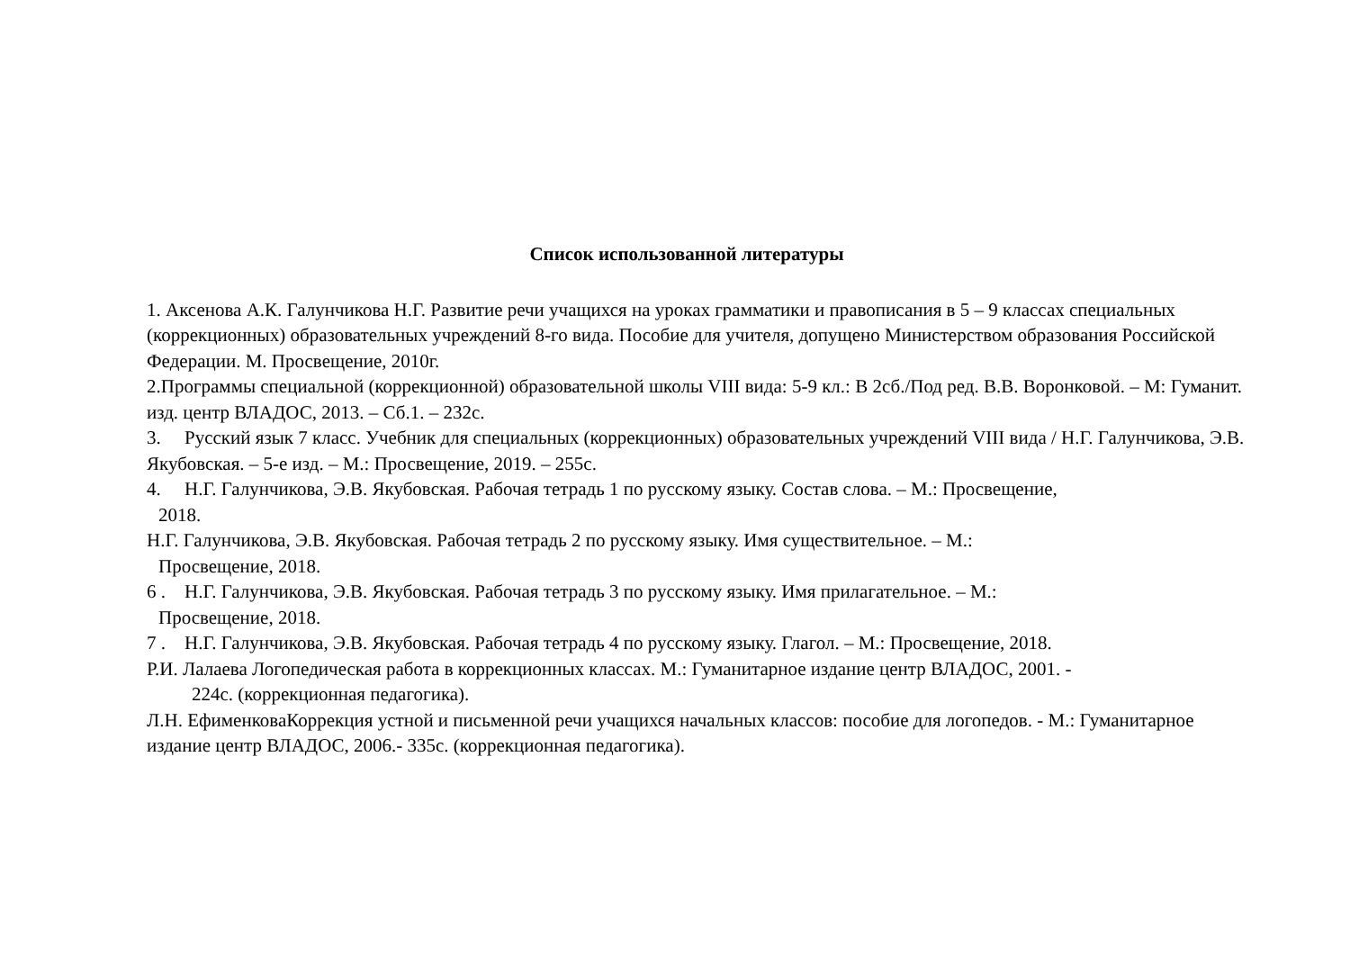Список использованной литературы
1. Аксенова А.К. Галунчикова Н.Г. Развитие речи учащихся на уроках грамматики и правописания в 5 – 9 классах специальных (коррекционных) образовательных учреждений 8-го вида. Пособие для учителя, допущено Министерством образования Российской Федерации. М. Просвещение, 2010г.
2.Программы специальной (коррекционной) образовательной школы VIII вида: 5-9 кл.: В 2сб./Под ред. В.В. Воронковой. – М: Гуманит. изд. центр ВЛАДОС, 2013. – Сб.1. – 232с.
3. Русский язык 7 класс. Учебник для специальных (коррекционных) образовательных учреждений VIII вида / Н.Г. Галунчикова, Э.В. Якубовская. – 5-е изд. – М.: Просвещение, 2019. – 255с.
4. Н.Г. Галунчикова, Э.В. Якубовская. Рабочая тетрадь 1 по русскому языку. Состав слова. – М.: Просвещение,
2018.
Н.Г. Галунчикова, Э.В. Якубовская. Рабочая тетрадь 2 по русскому языку. Имя существительное. – М.:
Просвещение, 2018.
6 . Н.Г. Галунчикова, Э.В. Якубовская. Рабочая тетрадь 3 по русскому языку. Имя прилагательное. – М.:
Просвещение, 2018.
7 . Н.Г. Галунчикова, Э.В. Якубовская. Рабочая тетрадь 4 по русскому языку. Глагол. – М.: Просвещение, 2018.
Р.И. Лалаева Логопедическая работа в коррекционных классах. М.: Гуманитарное издание центр ВЛАДОС, 2001. -
224с. (коррекционная педагогика).
Л.Н. ЕфименковаКоррекция устной и письменной речи учащихся начальных классов: пособие для логопедов. - М.: Гуманитарное издание центр ВЛАДОС, 2006.- 335с. (коррекционная педагогика).